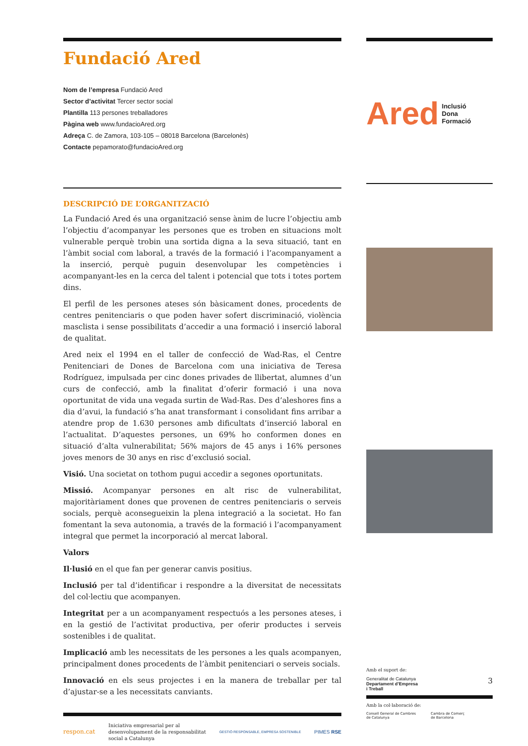Fundació Ared
Nom de l’empresa Fundació Ared
Sector d’activitat Tercer sector social
Plantilla 113 persones treballadores
Pàgina web www.fundacioAred.org
Adreça C. de Zamora, 103-105 – 08018 Barcelona (Barcelonès)
Contacte pepamorato@fundacioAred.org
DESCRIPCIÓ DE L’ORGANITZACIÓ
La Fundació Ared és una organització sense ànim de lucre l’objectiu amb l’objectiu d’acompanyar les persones que es troben en situacions molt vulnerable perquè trobin una sortida digna a la seva situació, tant en l’àmbit social com laboral, a través de la formació i l’acompanyament a la inserció, perquè puguin desenvolupar les competències i acompanyant-les en la cerca del talent i potencial que tots i totes portem dins.
El perfil de les persones ateses són bàsicament dones, procedents de centres penitenciaris o que poden haver sofert discriminació, violència masclista i sense possibilitats d’accedir a una formació i inserció laboral de qualitat.
Ared neix el 1994 en el taller de confecció de Wad-Ras, el Centre Penitenciari de Dones de Barcelona com una iniciativa de Teresa Rodríguez, impulsada per cinc dones privades de llibertat, alumnes d’un curs de confecció, amb la finalitat d’oferir formació i una nova oportunitat de vida una vegada surtin de Wad-Ras. Des d’aleshores fins a dia d’avui, la fundació s’ha anat transformant i consolidant fins arribar a atendre prop de 1.630 persones amb dificultats d’inserció laboral en l’actualitat. D’aquestes persones, un 69% ho conformen dones en situació d’alta vulnerabilitat; 56% majors de 45 anys i 16% persones joves menors de 30 anys en risc d’exclusió social.
Visió. Una societat on tothom pugui accedir a segones oportunitats.
Missió. Acompanyar persones en alt risc de vulnerabilitat, majoritàriament dones que provenen de centres penitenciaris o serveis socials, perquè aconsegueixin la plena integració a la societat. Ho fan fomentant la seva autonomia, a través de la formació i l’acompanyament integral que permet la incorporació al mercat laboral.
Valors
Il·lusió en el que fan per generar canvis positius.
Inclusió per tal d’identificar i respondre a la diversitat de necessitats del col·lectiu que acompanyen.
Integritat per a un acompanyament respectuós a les persones ateses, i en la gestió de l’activitat productiva, per oferir productes i serveis sostenibles i de qualitat.
Implicació amb les necessitats de les persones a les quals acompanyen, principalment dones procedents de l’àmbit penitenciari o serveis socials.
Innovació en els seus projectes i en la manera de treballar per tal d’ajustar-se a les necessitats canviants.
respon.cat Iniciativa empresarial per al
desenvolupament de la responsabilitat
social a Catalunya GESTIÓ RESPONSABLE, EMPRESA SOSTENIBLE PIMES RSE
Ared Inclusió
Dona
Formació
Amb el suport de:
Generalitat de Catalunya
Departament d’Empresa
i Treball 3
Amb la col·laboració de:
Consell General de Cambres
de Catalunya Cambra de Comerç
de Barcelona